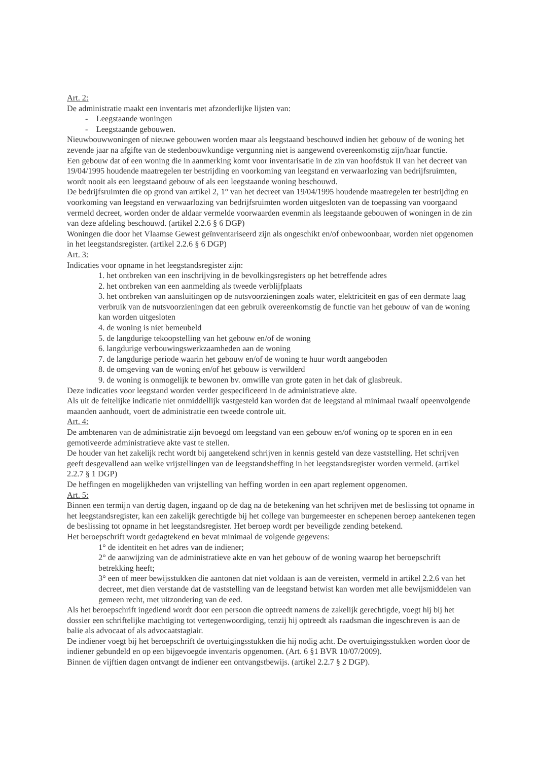Art. 2:
De administratie maakt een inventaris met afzonderlijke lijsten van:
- Leegstaande woningen
- Leegstaande gebouwen.
Nieuwbouwwoningen of nieuwe gebouwen worden maar als leegstaand beschouwd indien het gebouw of de woning het zevende jaar na afgifte van de stedenbouwkundige vergunning niet is aangewend overeenkomstig zijn/haar functie.
Een gebouw dat of een woning die in aanmerking komt voor inventarisatie in de zin van hoofdstuk II van het decreet van 19/04/1995 houdende maatregelen ter bestrijding en voorkoming van leegstand en verwaarlozing van bedrijfsruimten, wordt nooit als een leegstaand gebouw of als een leegstaande woning beschouwd.
De bedrijfsruimten die op grond van artikel 2, 1° van het decreet van 19/04/1995 houdende maatregelen ter bestrijding en voorkoming van leegstand en verwaarlozing van bedrijfsruimten worden uitgesloten van de toepassing van voorgaand vermeld decreet, worden onder de aldaar vermelde voorwaarden evenmin als leegstaande gebouwen of woningen in de zin van deze afdeling beschouwd. (artikel 2.2.6 § 6 DGP)
Woningen die door het Vlaamse Gewest geïnventariseerd zijn als ongeschikt en/of onbewoonbaar, worden niet opgenomen in het leegstandsregister. (artikel 2.2.6 § 6 DGP)
Art. 3:
Indicaties voor opname in het leegstandsregister zijn:
1. het ontbreken van een inschrijving in de bevolkingsregisters op het betreffende adres
2. het ontbreken van een aanmelding als tweede verblijfplaats
3. het ontbreken van aansluitingen op de nutsvoorzieningen zoals water, elektriciteit en gas of een dermate laag verbruik van de nutsvoorzieningen dat een gebruik overeenkomstig de functie van het gebouw of van de woning kan worden uitgesloten
4. de woning is niet bemeubeld
5. de langdurige tekoopstelling van het gebouw en/of de woning
6. langdurige verbouwingswerkzaamheden aan de woning
7. de langdurige periode waarin het gebouw en/of de woning te huur wordt aangeboden
8. de omgeving van de woning en/of het gebouw is verwilderd
9. de woning is onmogelijk te bewonen bv. omwille van grote gaten in het dak of glasbreuk.
Deze indicaties voor leegstand worden verder gespecificeerd in de administratieve akte.
Als uit de feitelijke indicatie niet onmiddellijk vastgesteld kan worden dat de leegstand al minimaal twaalf opeenvolgende maanden aanhoudt, voert de administratie een tweede controle uit.
Art. 4:
De ambtenaren van de administratie zijn bevoegd om leegstand van een gebouw en/of woning op te sporen en in een gemotiveerde administratieve akte vast te stellen.
De houder van het zakelijk recht wordt bij aangetekend schrijven in kennis gesteld van deze vaststelling. Het schrijven geeft desgevallend aan welke vrijstellingen van de leegstandsheffing in het leegstandsregister worden vermeld. (artikel 2.2.7 § 1 DGP)
De heffingen en mogelijkheden van vrijstelling van heffing worden in een apart reglement opgenomen.
Art. 5:
Binnen een termijn van dertig dagen, ingaand op de dag na de betekening van het schrijven met de beslissing tot opname in het leegstandsregister, kan een zakelijk gerechtigde bij het college van burgemeester en schepenen beroep aantekenen tegen de beslissing tot opname in het leegstandsregister. Het beroep wordt per beveiligde zending betekend.
Het beroepschrift wordt gedagtekend en bevat minimaal de volgende gegevens:
1° de identiteit en het adres van de indiener;
2° de aanwijzing van de administratieve akte en van het gebouw of de woning waarop het beroepschrift betrekking heeft;
3° een of meer bewijsstukken die aantonen dat niet voldaan is aan de vereisten, vermeld in artikel 2.2.6 van het decreet, met dien verstande dat de vaststelling van de leegstand betwist kan worden met alle bewijsmiddelen van gemeen recht, met uitzondering van de eed.
Als het beroepschrift ingediend wordt door een persoon die optreedt namens de zakelijk gerechtigde, voegt hij bij het dossier een schriftelijke machtiging tot vertegenwoordiging, tenzij hij optreedt als raadsman die ingeschreven is aan de balie als advocaat of als advocaatstagiair.
De indiener voegt bij het beroepschrift de overtuigingsstukken die hij nodig acht. De overtuigingsstukken worden door de indiener gebundeld en op een bijgevoegde inventaris opgenomen. (Art. 6 §1 BVR 10/07/2009).
Binnen de vijftien dagen ontvangt de indiener een ontvangstbewijs. (artikel 2.2.7 § 2 DGP).